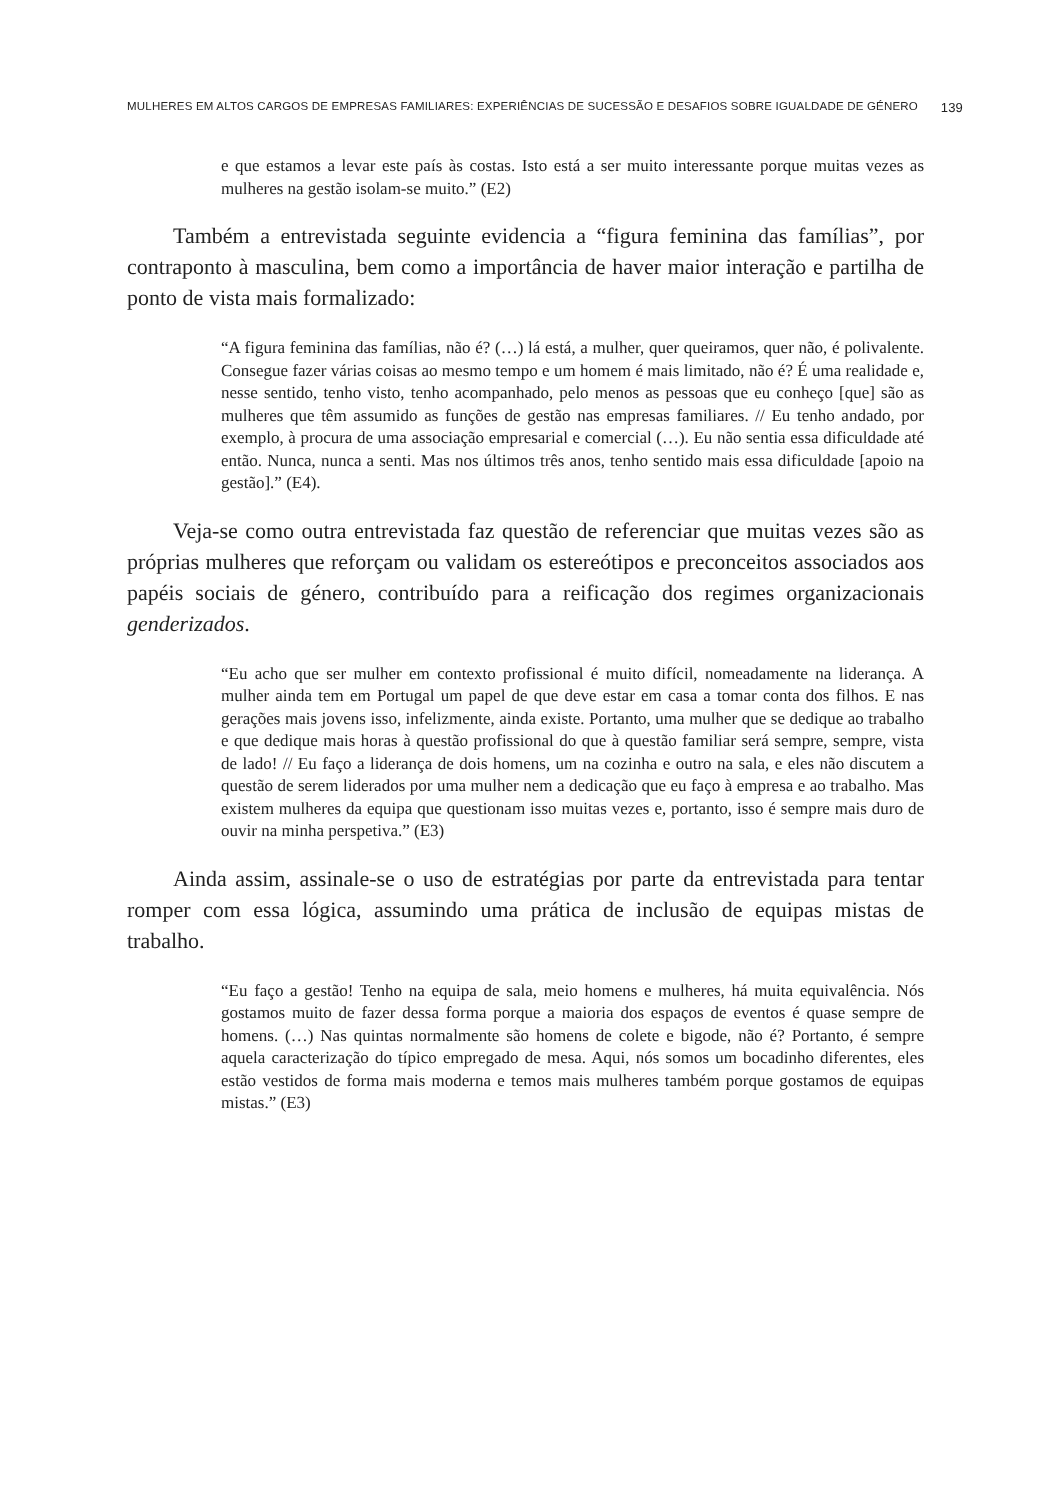MULHERES EM ALTOS CARGOS DE EMPRESAS FAMILIARES: EXPERIÊNCIAS DE SUCESSÃO E DESAFIOS SOBRE IGUALDADE DE GÉNERO 139
e que estamos a levar este país às costas. Isto está a ser muito interessante porque muitas vezes as mulheres na gestão isolam-se muito.” (E2)
Também a entrevistada seguinte evidencia a “figura feminina das famílias”, por contraponto à masculina, bem como a importância de haver maior interação e partilha de ponto de vista mais formalizado:
“A figura feminina das famílias, não é? (…) lá está, a mulher, quer queiramos, quer não, é polivalente. Consegue fazer várias coisas ao mesmo tempo e um homem é mais limitado, não é? É uma realidade e, nesse sentido, tenho visto, tenho acompanhado, pelo menos as pessoas que eu conheço [que] são as mulheres que têm assumido as funções de gestão nas empresas familiares. // Eu tenho andado, por exemplo, à procura de uma associação empresarial e comercial (…). Eu não sentia essa dificuldade até então. Nunca, nunca a senti. Mas nos últimos três anos, tenho sentido mais essa dificuldade [apoio na gestão].” (E4).
Veja-se como outra entrevistada faz questão de referenciar que muitas vezes são as próprias mulheres que reforçam ou validam os estereótipos e preconceitos associados aos papéis sociais de género, contribuído para a reificação dos regimes organizacionais genderizados.
“Eu acho que ser mulher em contexto profissional é muito difícil, nomeadamente na liderança. A mulher ainda tem em Portugal um papel de que deve estar em casa a tomar conta dos filhos. E nas gerações mais jovens isso, infelizmente, ainda existe. Portanto, uma mulher que se dedique ao trabalho e que dedique mais horas à questão profissional do que à questão familiar será sempre, sempre, vista de lado! // Eu faço a liderança de dois homens, um na cozinha e outro na sala, e eles não discutem a questão de serem liderados por uma mulher nem a dedicação que eu faço à empresa e ao trabalho. Mas existem mulheres da equipa que questionam isso muitas vezes e, portanto, isso é sempre mais duro de ouvir na minha perspetiva.” (E3)
Ainda assim, assinale-se o uso de estratégias por parte da entrevistada para tentar romper com essa lógica, assumindo uma prática de inclusão de equipas mistas de trabalho.
“Eu faço a gestão! Tenho na equipa de sala, meio homens e mulheres, há muita equivalência. Nós gostamos muito de fazer dessa forma porque a maioria dos espaços de eventos é quase sempre de homens. (…) Nas quintas normalmente são homens de colete e bigode, não é? Portanto, é sempre aquela caracterização do típico empregado de mesa. Aqui, nós somos um bocadinho diferentes, eles estão vestidos de forma mais moderna e temos mais mulheres também porque gostamos de equipas mistas.” (E3)